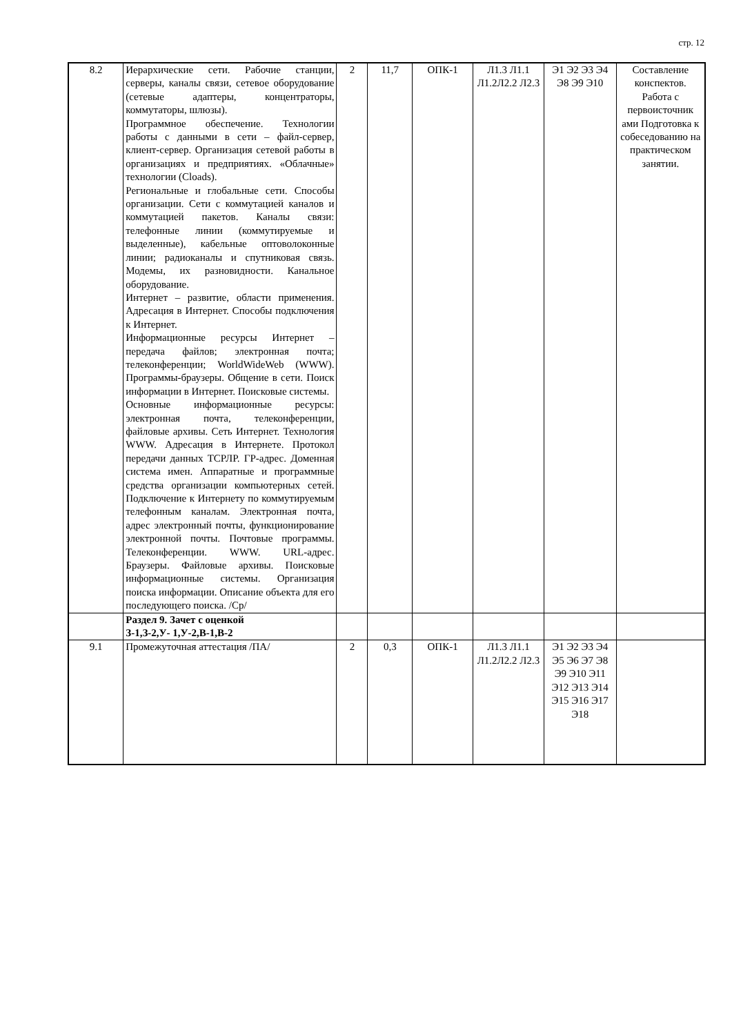стр. 12
| 8.2 | Иерархические сети. Рабочие станции, серверы, каналы связи, сетевое оборудование (сетевые адаптеры, концентраторы, коммутаторы, шлюзы). Программное обеспечение. Технологии работы с данными в сети – файл-сервер, клиент-сервер. Организация сетевой работы в организациях и предприятиях. «Облачные» технологии (Cloads). Региональные и глобальные сети. Способы организации. Сети с коммутацией каналов и коммутацией пакетов. Каналы связи: телефонные линии (коммутируемые и выделенные), кабельные оптоволоконные линии; радиоканалы и спутниковая связь. Модемы, их разновидности. Канальное оборудование. Интернет – развитие, области применения. Адресация в Интернет. Способы подключения к Интернет. Информационные ресурсы Интернет – передача файлов; электронная почта; телеконференции; WorldWideWeb (WWW). Программы-браузеры. Общение в сети. Поиск информации в Интернет. Поисковые системы. Основные информационные ресурсы: электронная почта, телеконференции, файловые архивы. Сеть Интернет. Технология WWW. Адресация в Интернете. Протокол передачи данных ТСРЛР. ГР-адрес. Доменная система имен. Аппаратные и программные средства организации компьютерных сетей. Подключение к Интернету по коммутируемым телефонным каналам. Электронная почта, адрес электронный почты, функционирование электронной почты. Почтовые программы. Телеконференции. WWW. URL-адрес. Браузеры. Файловые архивы. Поисковые информационные системы. Организация поиска информации. Описание объекта для его последующего поиска. /Ср/ | 2 | 11,7 | ОПК-1 | Л1.3 Л1.1 Л1.2Л2.2 Л2.3 | Э1 Э2 Э3 Э4 Э8 Э9 Э10 | Составление конспектов. Работа с первоисточник ами Подготовка к собеседованию на практическом занятии. |
| | Раздел 9. Зачет с оценкой З-1,З-2,У- 1,У-2,В-1,В-2 | | | | | | |
| 9.1 | Промежуточная аттестация /ПА/ | 2 | 0,3 | ОПК-1 | Л1.3 Л1.1 Л1.2Л2.2 Л2.3 | Э1 Э2 Э3 Э4 Э5 Э6 Э7 Э8 Э9 Э10 Э11 Э12 Э13 Э14 Э15 Э16 Э17 Э18 | |